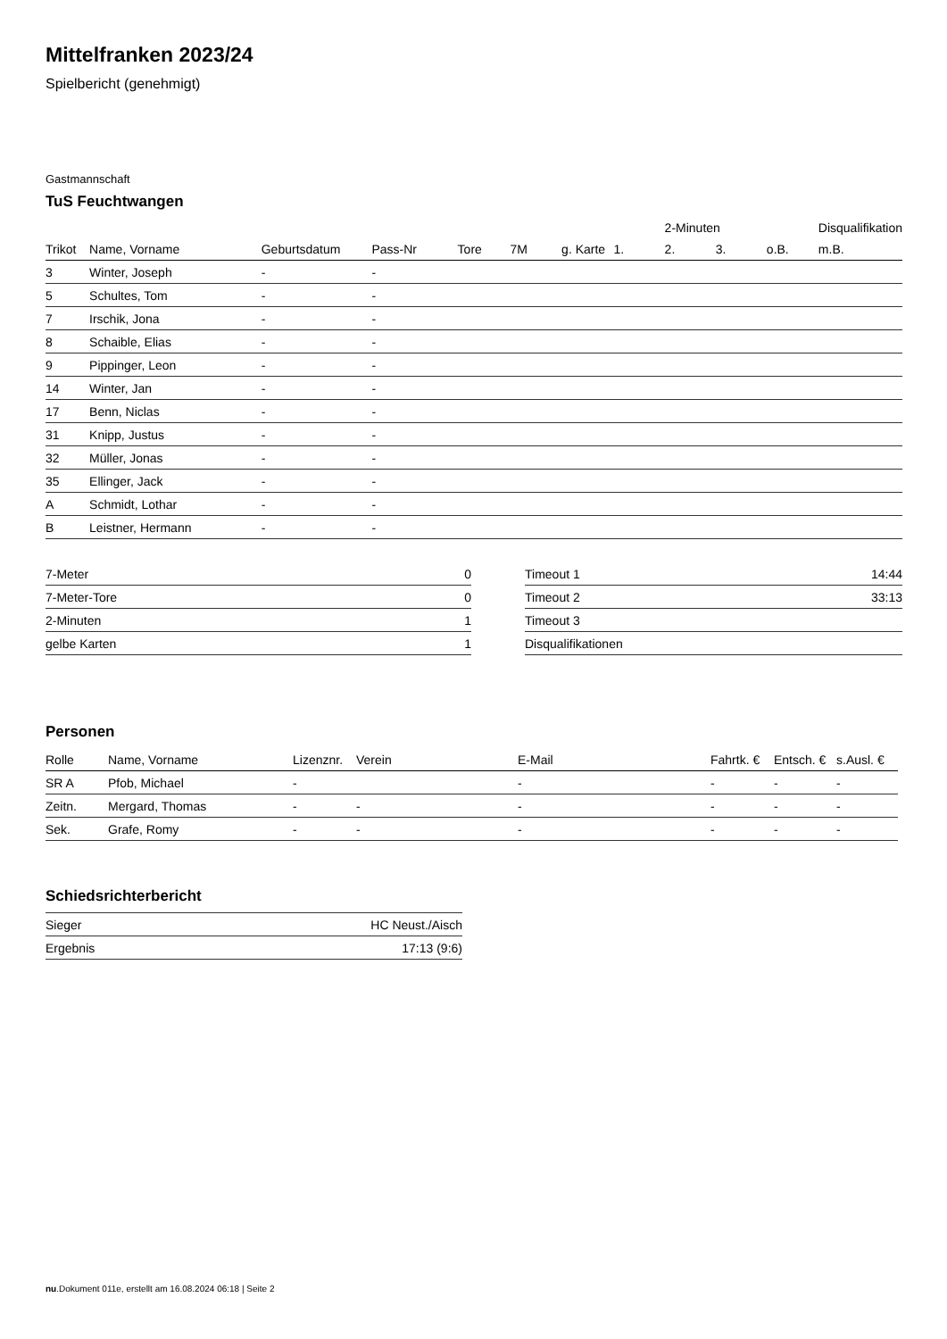Mittelfranken 2023/24
Spielbericht (genehmigt)
Gastmannschaft
TuS Feuchtwangen
| | | | | | | | | 2-Minuten | | | Disqualifikation |
| --- | --- | --- | --- | --- | --- | --- | --- | --- | --- | --- | --- |
| Trikot | Name, Vorname | Geburtsdatum | Pass-Nr | Tore | 7M | g. Karte | 1. | 2. | 3. | o.B. | m.B. |
| 3 | Winter, Joseph | - | - | | | | | | | | |
| 5 | Schultes, Tom | - | - | | | | | | | | |
| 7 | Irschik, Jona | - | - | | | | | | | | |
| 8 | Schaible, Elias | - | - | | | | | | | | |
| 9 | Pippinger, Leon | - | - | | | | | | | | |
| 14 | Winter, Jan | - | - | | | | | | | | |
| 17 | Benn, Niclas | - | - | | | | | | | | |
| 31 | Knipp, Justus | - | - | | | | | | | | |
| 32 | Müller, Jonas | - | - | | | | | | | | |
| 35 | Ellinger, Jack | - | - | | | | | | | | |
| A | Schmidt, Lothar | - | - | | | | | | | | |
| B | Leistner, Hermann | - | - | | | | | | | | |
| 7-Meter | 0 |
| 7-Meter-Tore | 0 |
| 2-Minuten | 1 |
| gelbe Karten | 1 |
| Timeout 1 | 14:44 |
| Timeout 2 | 33:13 |
| Timeout 3 | |
| Disqualifikationen | |
Personen
| Rolle | Name, Vorname | Lizenznr. | Verein | E-Mail | Fahrtk. € | Entsch. € | s.Ausl. € |
| --- | --- | --- | --- | --- | --- | --- | --- |
| SR A | Pfob, Michael | - | | - | - | - | - |
| Zeitn. | Mergard, Thomas | - | - | - | - | - | - |
| Sek. | Grafe, Romy | - | - | - | - | - | - |
Schiedsrichterbericht
| Sieger | HC Neust./Aisch |
| Ergebnis | 17:13 (9:6) |
nu.Dokument 011e, erstellt am 16.08.2024 06:18 | Seite 2